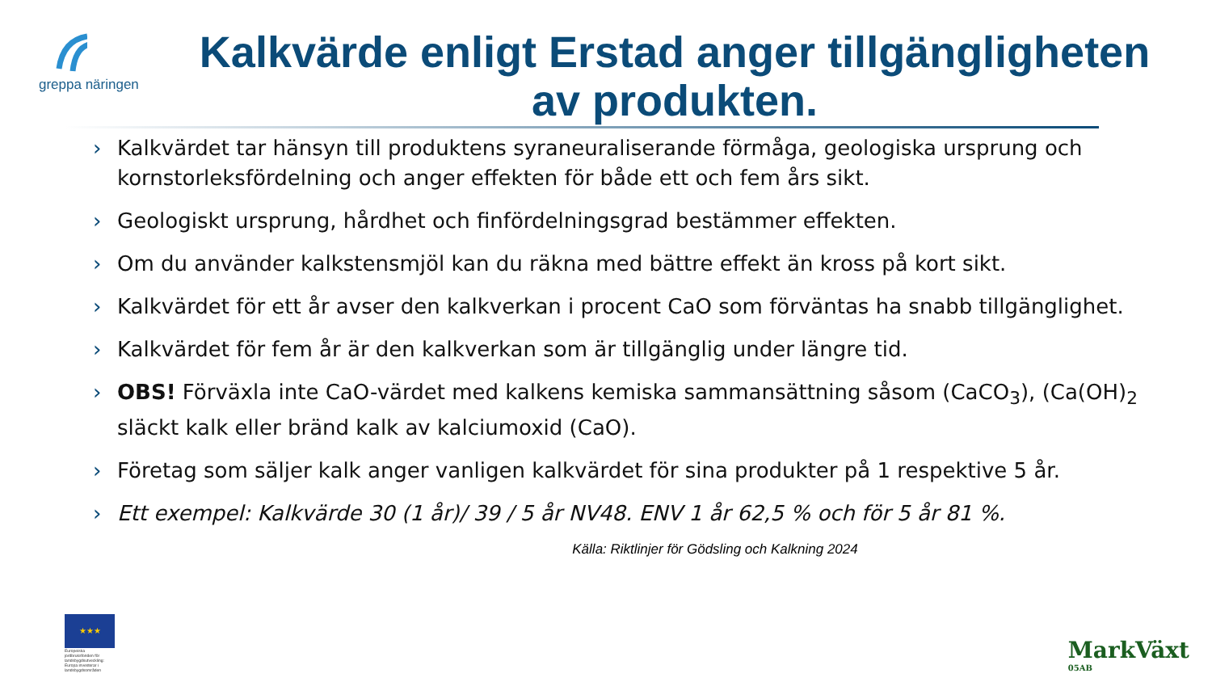greppa näringen
Kalkvärde enligt Erstad anger tillgängligheten av produkten.
› Kalkvärdet tar hänsyn till produktens syraneuraliserande förmåga, geologiska ursprung och kornstorleksfördelning och anger effekten för både ett och fem års sikt.
› Geologiskt ursprung, hårdhet och finfördelningsgrad bestämmer effekten.
› Om du använder kalkstensmjöl kan du räkna med bättre effekt än kross på kort sikt.
› Kalkvärdet för ett år avser den kalkverkan i procent CaO som förväntas ha snabb tillgänglighet.
› Kalkvärdet för fem år är den kalkverkan som är tillgänglig under längre tid.
› OBS! Förväxla inte CaO-värdet med kalkens kemiska sammansättning såsom (CaCO<sub>3</sub>), (Ca(OH)<sub>2</sub> släckt kalk eller bränd kalk av kalciumoxid (CaO).
› Företag som säljer kalk anger vanligen kalkvärdet för sina produkter på 1 respektive 5 år.
› Ett exempel: Kalkvärde 30 (1 år)/ 39 / 5 år NV48. ENV 1 år 62,5 % och för 5 år 81 %.
Källa: Riktlinjer för Gödsling och Kalkning 2024
★★★
Europeiska jordbruksfonden för landsbygdsutveckling: Europa investerar i landsbygdsområden
MarkVäxt
05AB